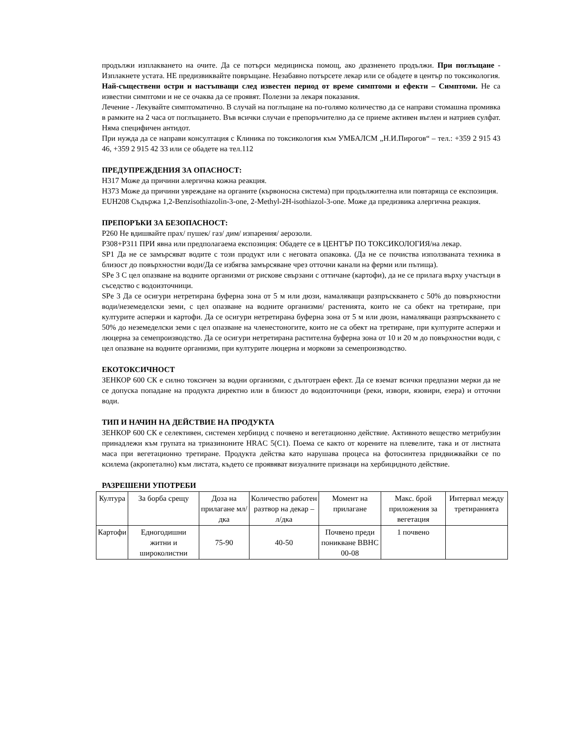продължи изплакването на очите. Да се потърси медицинска помощ, ако дразненето продължи. При поглъщане - Изплакнете устата. НЕ предизвиквайте повръщане. Незабавно потърсете лекар или се обадете в център по токсикология.
Най-съществени остри и настъпващи след известен период от време симптоми и ефекти – Симптоми. Не са известни симптоми и не се очаква да се проявят. Полезни за лекаря показания.
Лечение - Лекувайте симптоматично. В случай на поглъщане на по-голямо количество да се направи стомашна промивка в рамките на 2 часа от поглъщането. Във всички случаи е препоръчително да се приеме активен въглен и натриев сулфат. Няма специфичен антидот.
При нужда да се направи консултация с Клиника по токсикология към УМБАЛСМ „Н.И.Пирогов“ – тел.: +359 2 915 43 46, +359 2 915 42 33 или се обадете на тел.112
ПРЕДУПРЕЖДЕНИЯ ЗА ОПАСНОСТ:
H317 Може да причини алергична кожна реакция.
H373 Може да причини увреждане на органите (кървоносна система) при продължителна или повтаряща се експозиция.
EUH208 Съдържа 1,2-Benzisothiazolin-3-one, 2-Methyl-2H-isothiazol-3-one. Може да предизвика алергична реакция.
ПРЕПОРЪКИ ЗА БЕЗОПАСНОСТ:
P260 Не вдишвайте прах/ пушек/ газ/ дим/ изпарения/ аерозоли.
P308+P311 ПРИ явна или предполагаема експозиция: Обадете се в ЦЕНТЪР ПО ТОКСИКОЛОГИЯ/на лекар.
SP1 Да не се замърсяват водите с този продукт или с неговата опаковка. (Да не се почиства използваната техника в близост до повърхностни води/Да се избягва замърсяване чрез отточни канали на ферми или пътища).
SPe 3 С цел опазване на водните организми от рискове свързани с оттичане (картофи), да не се прилага върху участъци в съседство с водоизточници.
SPe 3 Да се осигури нетретирана буферна зона от 5 м или дюзи, намаляващи разпръскването с 50% до повърхностни води/неземеделски земи, с цел опазване на водните организми/ растенията, които не са обект на третиране, при културите аспержи и картофи. Да се осигури нетретирана буферна зона от 5 м или дюзи, намаляващи разпръскването с 50% до неземеделски земи с цел опазване на членестоногите, които не са обект на третиране, при културите аспержи и люцерна за семепроизводство. Да се осигури нетретирана растителна буферна зона от 10 и 20 м до повърхностни води, с цел опазване на водните организми, при културите люцерна и моркови за семепроизводство.
ЕКОТОКСИЧНОСТ
ЗЕНКОР 600 СК е силно токсичен за водни организми, с дълготраен ефект. Да се вземат всички предпазни мерки да не се допуска попадане на продукта директно или в близост до водоизточници (реки, извори, язовири, езера) и отточни води.
ТИП И НАЧИН НА ДЕЙСТВИЕ НА ПРОДУКТА
ЗЕНКОР 600 СК е селективен, системен хербицид с почвено и вегетационно действие. Активното вещество метрибузин принадлежи към групата на триазиноните HRAC 5(C1). Поема се както от корените на плевелите, така и от листната маса при вегетационно третиране. Продукта действа като нарушава процеса на фотосинтеза придвижвайки се по ксилема (акропетално) към листата, където се проявяват визуалните признаци на хербицидното действие.
РАЗРЕШЕНИ УПОТРЕБИ
| Култура | За борба срещу | Доза на прилагане мл/дка | Количество работен разтвор на декар – л/дка | Момент на прилагане | Макс. брой приложения за вегетация | Интервал между третиранията |
| Картофи | Едногодишни житни и широколистни | 75-90 | 40-50 | Почвено преди поникване BBHC 00-08 | 1 почвено | |